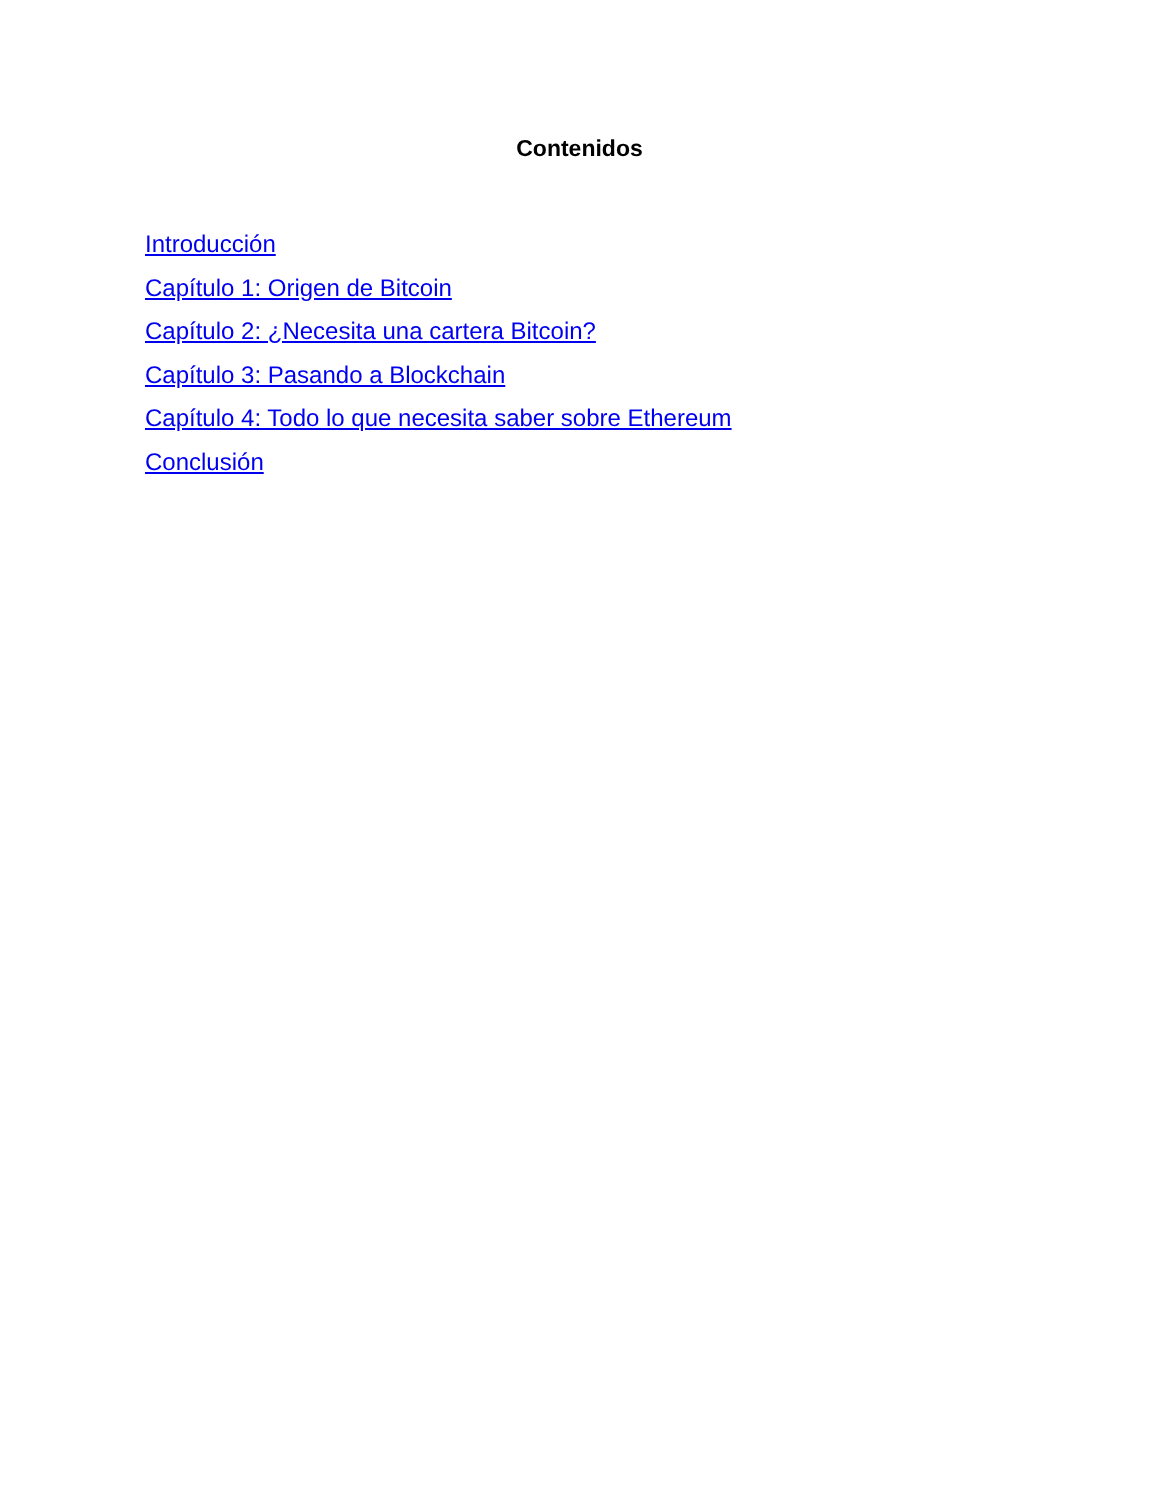Contenidos
Introducción
Capítulo 1: Origen de Bitcoin
Capítulo 2: ¿Necesita una cartera Bitcoin?
Capítulo 3: Pasando a Blockchain
Capítulo 4: Todo lo que necesita saber sobre Ethereum
Conclusión